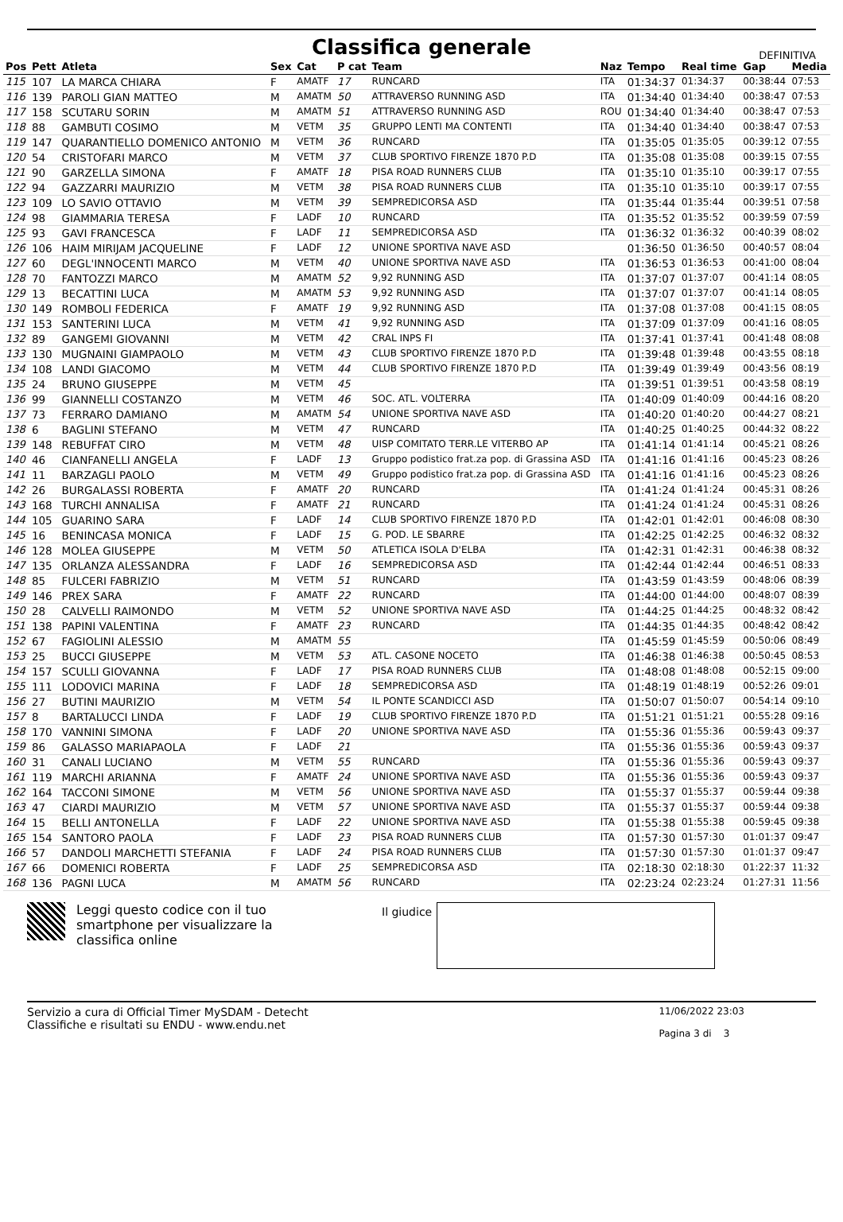Classifica generale
DEFINITIVA
| Pos | Pett | Atleta | Sex | Cat | P cat | Team | Naz | Tempo | Real time | Gap | Media |
| --- | --- | --- | --- | --- | --- | --- | --- | --- | --- | --- | --- |
| 115 | 107 | LA MARCA CHIARA | F | AMATF | 17 | RUNCARD | ITA | 01:34:37 | 01:34:37 | 00:38:44 | 07:53 |
| 116 | 139 | PAROLI GIAN MATTEO | M | AMATM | 50 | ATTRAVERSO RUNNING ASD | ITA | 01:34:40 | 01:34:40 | 00:38:47 | 07:53 |
| 117 | 158 | SCUTARU SORIN | M | AMATM | 51 | ATTRAVERSO RUNNING ASD | ROU | 01:34:40 | 01:34:40 | 00:38:47 | 07:53 |
| 118 | 88 | GAMBUTI COSIMO | M | VETM | 35 | GRUPPO LENTI MA CONTENTI | ITA | 01:34:40 | 01:34:40 | 00:38:47 | 07:53 |
| 119 | 147 | QUARANTIELLO DOMENICO ANTONIO | M | VETM | 36 | RUNCARD | ITA | 01:35:05 | 01:35:05 | 00:39:12 | 07:55 |
| 120 | 54 | CRISTOFARI MARCO | M | VETM | 37 | CLUB SPORTIVO FIRENZE 1870 P.D | ITA | 01:35:08 | 01:35:08 | 00:39:15 | 07:55 |
| 121 | 90 | GARZELLA SIMONA | F | AMATF | 18 | PISA ROAD RUNNERS CLUB | ITA | 01:35:10 | 01:35:10 | 00:39:17 | 07:55 |
| 122 | 94 | GAZZARRI MAURIZIO | M | VETM | 38 | PISA ROAD RUNNERS CLUB | ITA | 01:35:10 | 01:35:10 | 00:39:17 | 07:55 |
| 123 | 109 | LO SAVIO OTTAVIO | M | VETM | 39 | SEMPREDICORSA ASD | ITA | 01:35:44 | 01:35:44 | 00:39:51 | 07:58 |
| 124 | 98 | GIAMMARIA TERESA | F | LADF | 10 | RUNCARD | ITA | 01:35:52 | 01:35:52 | 00:39:59 | 07:59 |
| 125 | 93 | GAVI FRANCESCA | F | LADF | 11 | SEMPREDICORSA ASD | ITA | 01:36:32 | 01:36:32 | 00:40:39 | 08:02 |
| 126 | 106 | HAIM MIRIJAM JACQUELINE | F | LADF | 12 | UNIONE SPORTIVA NAVE ASD | | 01:36:50 | 01:36:50 | 00:40:57 | 08:04 |
| 127 | 60 | DEGL'INNOCENTI MARCO | M | VETM | 40 | UNIONE SPORTIVA NAVE ASD | ITA | 01:36:53 | 01:36:53 | 00:41:00 | 08:04 |
| 128 | 70 | FANTOZZI MARCO | M | AMATM | 52 | 9,92 RUNNING ASD | ITA | 01:37:07 | 01:37:07 | 00:41:14 | 08:05 |
| 129 | 13 | BECATTINI LUCA | M | AMATM | 53 | 9,92 RUNNING ASD | ITA | 01:37:07 | 01:37:07 | 00:41:14 | 08:05 |
| 130 | 149 | ROMBOLI FEDERICA | F | AMATF | 19 | 9,92 RUNNING ASD | ITA | 01:37:08 | 01:37:08 | 00:41:15 | 08:05 |
| 131 | 153 | SANTERINI LUCA | M | VETM | 41 | 9,92 RUNNING ASD | ITA | 01:37:09 | 01:37:09 | 00:41:16 | 08:05 |
| 132 | 89 | GANGEMI GIOVANNI | M | VETM | 42 | CRAL INPS FI | ITA | 01:37:41 | 01:37:41 | 00:41:48 | 08:08 |
| 133 | 130 | MUGNAINI GIAMPAOLO | M | VETM | 43 | CLUB SPORTIVO FIRENZE 1870 P.D | ITA | 01:39:48 | 01:39:48 | 00:43:55 | 08:18 |
| 134 | 108 | LANDI GIACOMO | M | VETM | 44 | CLUB SPORTIVO FIRENZE 1870 P.D | ITA | 01:39:49 | 01:39:49 | 00:43:56 | 08:19 |
| 135 | 24 | BRUNO GIUSEPPE | M | VETM | 45 | | ITA | 01:39:51 | 01:39:51 | 00:43:58 | 08:19 |
| 136 | 99 | GIANNELLI COSTANZO | M | VETM | 46 | SOC. ATL. VOLTERRA | ITA | 01:40:09 | 01:40:09 | 00:44:16 | 08:20 |
| 137 | 73 | FERRARO DAMIANO | M | AMATM | 54 | UNIONE SPORTIVA NAVE ASD | ITA | 01:40:20 | 01:40:20 | 00:44:27 | 08:21 |
| 138 | 6 | BAGLINI STEFANO | M | VETM | 47 | RUNCARD | ITA | 01:40:25 | 01:40:25 | 00:44:32 | 08:22 |
| 139 | 148 | REBUFFAT CIRO | M | VETM | 48 | UISP COMITATO TERR.LE VITERBO AP | ITA | 01:41:14 | 01:41:14 | 00:45:21 | 08:26 |
| 140 | 46 | CIANFANELLI ANGELA | F | LADF | 13 | Gruppo podistico frat.za pop. di Grassina ASD | ITA | 01:41:16 | 01:41:16 | 00:45:23 | 08:26 |
| 141 | 11 | BARZAGLI PAOLO | M | VETM | 49 | Gruppo podistico frat.za pop. di Grassina ASD | ITA | 01:41:16 | 01:41:16 | 00:45:23 | 08:26 |
| 142 | 26 | BURGALASSI ROBERTA | F | AMATF | 20 | RUNCARD | ITA | 01:41:24 | 01:41:24 | 00:45:31 | 08:26 |
| 143 | 168 | TURCHI ANNALISA | F | AMATF | 21 | RUNCARD | ITA | 01:41:24 | 01:41:24 | 00:45:31 | 08:26 |
| 144 | 105 | GUARINO SARA | F | LADF | 14 | CLUB SPORTIVO FIRENZE 1870 P.D | ITA | 01:42:01 | 01:42:01 | 00:46:08 | 08:30 |
| 145 | 16 | BENINCASA MONICA | F | LADF | 15 | G. POD. LE SBARRE | ITA | 01:42:25 | 01:42:25 | 00:46:32 | 08:32 |
| 146 | 128 | MOLEA GIUSEPPE | M | VETM | 50 | ATLETICA ISOLA D'ELBA | ITA | 01:42:31 | 01:42:31 | 00:46:38 | 08:32 |
| 147 | 135 | ORLANZA ALESSANDRA | F | LADF | 16 | SEMPREDICORSA ASD | ITA | 01:42:44 | 01:42:44 | 00:46:51 | 08:33 |
| 148 | 85 | FULCERI FABRIZIO | M | VETM | 51 | RUNCARD | ITA | 01:43:59 | 01:43:59 | 00:48:06 | 08:39 |
| 149 | 146 | PREX SARA | F | AMATF | 22 | RUNCARD | ITA | 01:44:00 | 01:44:00 | 00:48:07 | 08:39 |
| 150 | 28 | CALVELLI RAIMONDO | M | VETM | 52 | UNIONE SPORTIVA NAVE ASD | ITA | 01:44:25 | 01:44:25 | 00:48:32 | 08:42 |
| 151 | 138 | PAPINI VALENTINA | F | AMATF | 23 | RUNCARD | ITA | 01:44:35 | 01:44:35 | 00:48:42 | 08:42 |
| 152 | 67 | FAGIOLINI ALESSIO | M | AMATM | 55 | | ITA | 01:45:59 | 01:45:59 | 00:50:06 | 08:49 |
| 153 | 25 | BUCCI GIUSEPPE | M | VETM | 53 | ATL. CASONE NOCETO | ITA | 01:46:38 | 01:46:38 | 00:50:45 | 08:53 |
| 154 | 157 | SCULLI GIOVANNA | F | LADF | 17 | PISA ROAD RUNNERS CLUB | ITA | 01:48:08 | 01:48:08 | 00:52:15 | 09:00 |
| 155 | 111 | LODOVICI MARINA | F | LADF | 18 | SEMPREDICORSA ASD | ITA | 01:48:19 | 01:48:19 | 00:52:26 | 09:01 |
| 156 | 27 | BUTINI MAURIZIO | M | VETM | 54 | IL PONTE SCANDICCI ASD | ITA | 01:50:07 | 01:50:07 | 00:54:14 | 09:10 |
| 157 | 8 | BARTALUCCI LINDA | F | LADF | 19 | CLUB SPORTIVO FIRENZE 1870 P.D | ITA | 01:51:21 | 01:51:21 | 00:55:28 | 09:16 |
| 158 | 170 | VANNINI SIMONA | F | LADF | 20 | UNIONE SPORTIVA NAVE ASD | ITA | 01:55:36 | 01:55:36 | 00:59:43 | 09:37 |
| 159 | 86 | GALASSO MARIAPAOLA | F | LADF | 21 | | ITA | 01:55:36 | 01:55:36 | 00:59:43 | 09:37 |
| 160 | 31 | CANALI LUCIANO | M | VETM | 55 | RUNCARD | ITA | 01:55:36 | 01:55:36 | 00:59:43 | 09:37 |
| 161 | 119 | MARCHI ARIANNA | F | AMATF | 24 | UNIONE SPORTIVA NAVE ASD | ITA | 01:55:36 | 01:55:36 | 00:59:43 | 09:37 |
| 162 | 164 | TACCONI SIMONE | M | VETM | 56 | UNIONE SPORTIVA NAVE ASD | ITA | 01:55:37 | 01:55:37 | 00:59:44 | 09:38 |
| 163 | 47 | CIARDI MAURIZIO | M | VETM | 57 | UNIONE SPORTIVA NAVE ASD | ITA | 01:55:37 | 01:55:37 | 00:59:44 | 09:38 |
| 164 | 15 | BELLI ANTONELLA | F | LADF | 22 | UNIONE SPORTIVA NAVE ASD | ITA | 01:55:38 | 01:55:38 | 00:59:45 | 09:38 |
| 165 | 154 | SANTORO PAOLA | F | LADF | 23 | PISA ROAD RUNNERS CLUB | ITA | 01:57:30 | 01:57:30 | 01:01:37 | 09:47 |
| 166 | 57 | DANDOLI MARCHETTI STEFANIA | F | LADF | 24 | PISA ROAD RUNNERS CLUB | ITA | 01:57:30 | 01:57:30 | 01:01:37 | 09:47 |
| 167 | 66 | DOMENICI ROBERTA | F | LADF | 25 | SEMPREDICORSA ASD | ITA | 02:18:30 | 02:18:30 | 01:22:37 | 11:32 |
| 168 | 136 | PAGNI LUCA | M | AMATM | 56 | RUNCARD | ITA | 02:23:24 | 02:23:24 | 01:27:31 | 11:56 |
Leggi questo codice con il tuo smartphone per visualizzare la classifica online
Il giudice
Servizio a cura di Official Timer MySDAM - Detecht
Classifiche e risultati su ENDU - www.endu.net
11/06/2022 23:03
Pagina 3 di 3